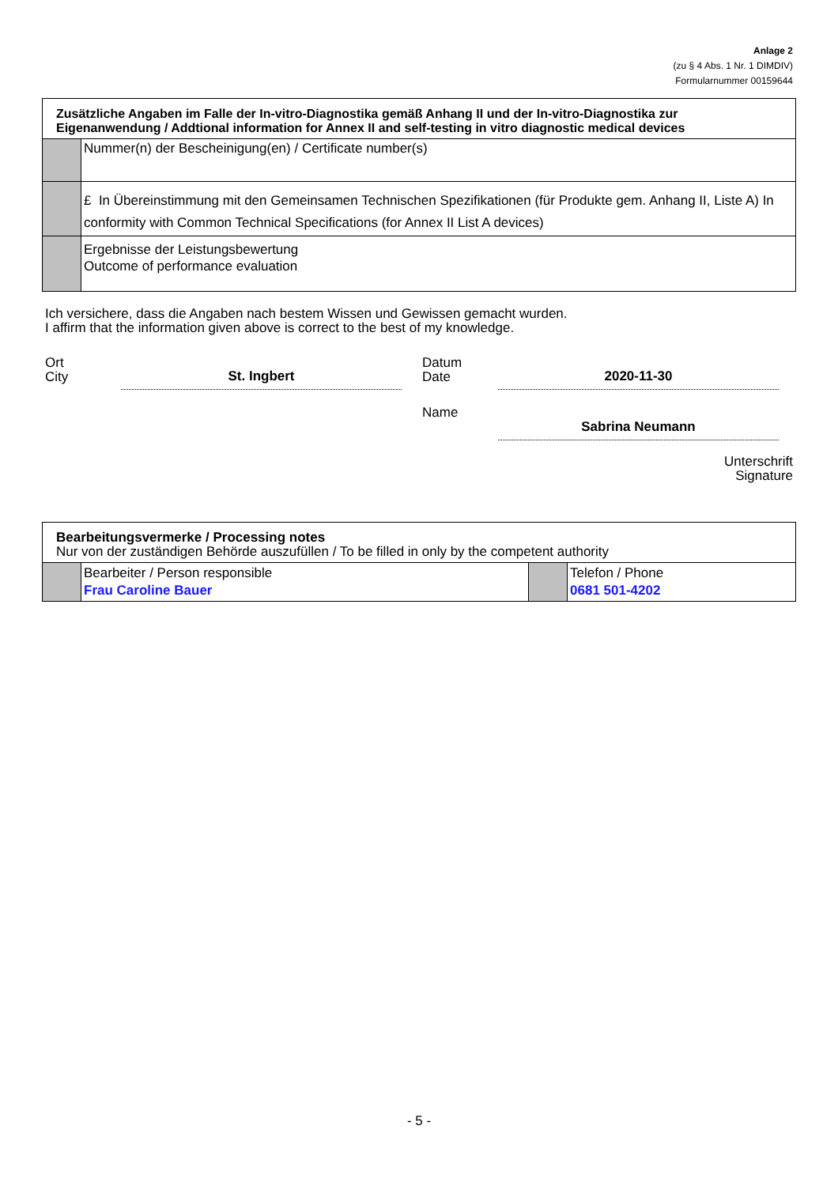Anlage 2
(zu § 4 Abs. 1 Nr. 1 DIMDIV)
Formularnummer 00159644
| Zusätzliche Angaben im Falle der In-vitro-Diagnostika gemäß Anhang II und der In-vitro-Diagnostika zur Eigenanwendung / Addtional information for Annex II and self-testing in vitro diagnostic medical devices | |
| | Nummer(n) der Bescheinigung(en) / Certificate number(s) |
| | £ In Übereinstimmung mit den Gemeinsamen Technischen Spezifikationen (für Produkte gem. Anhang II, Liste A) In conformity with Common Technical Specifications (for Annex II List A devices) |
| | Ergebnisse der Leistungsbewertung Outcome of performance evaluation |
Ich versichere, dass die Angaben nach bestem Wissen und Gewissen gemacht wurden.
I affirm that the information given above is correct to the best of my knowledge.
Ort
City
St. Ingbert
Datum
Date
2020-11-30
Name
Sabrina Neumann
Unterschrift
Signature
| Bearbeitungsvermerke / Processing notes Nur von der zuständigen Behörde auszufüllen / To be filled in only by the competent authority | | | |
| | Bearbeiter / Person responsible Frau Caroline Bauer | | Telefon / Phone 0681 501-4202 |
- 5 -